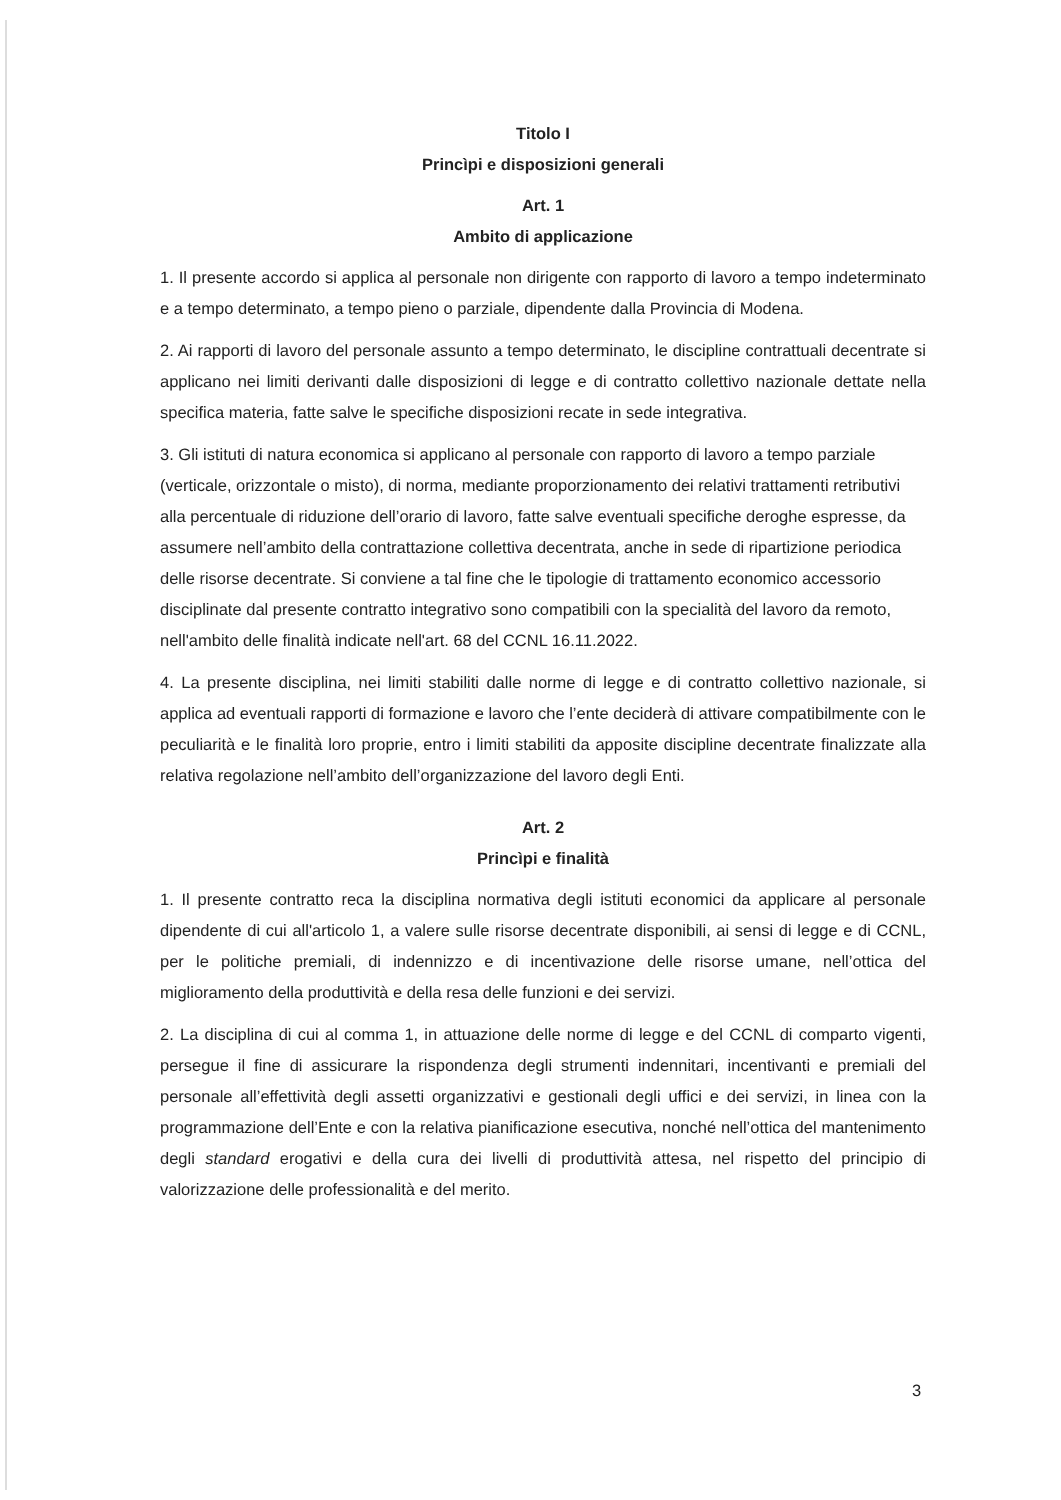Titolo I
Princìpi e disposizioni generali
Art. 1
Ambito di applicazione
1. Il presente accordo si applica al personale non dirigente con rapporto di lavoro a tempo indeterminato e a tempo determinato, a tempo pieno o parziale, dipendente dalla Provincia di Modena.
2. Ai rapporti di lavoro del personale assunto a tempo determinato, le discipline contrattuali decentrate si applicano nei limiti derivanti dalle disposizioni di legge e di contratto collettivo nazionale dettate nella specifica materia, fatte salve le specifiche disposizioni recate in sede integrativa.
3. Gli istituti di natura economica si applicano al personale con rapporto di lavoro a tempo parziale (verticale, orizzontale o misto), di norma, mediante proporzionamento dei relativi trattamenti retributivi alla percentuale di riduzione dell’orario di lavoro, fatte salve eventuali specifiche deroghe espresse, da assumere nell’ambito della contrattazione collettiva decentrata, anche in sede di ripartizione periodica delle risorse decentrate. Si conviene a tal fine che le tipologie di trattamento economico accessorio disciplinate dal presente contratto integrativo sono compatibili con la specialità del lavoro da remoto, nell'ambito delle finalità indicate nell'art. 68 del CCNL 16.11.2022.
4. La presente disciplina, nei limiti stabiliti dalle norme di legge e di contratto collettivo nazionale, si applica ad eventuali rapporti di formazione e lavoro che l’ente deciderà di attivare compatibilmente con le peculiarità e le finalità loro proprie, entro i limiti stabiliti da apposite discipline decentrate finalizzate alla relativa regolazione nell’ambito dell’organizzazione del lavoro degli Enti.
Art. 2
Princìpi e finalità
1. Il presente contratto reca la disciplina normativa degli istituti economici da applicare al personale dipendente di cui all'articolo 1, a valere sulle risorse decentrate disponibili, ai sensi di legge e di CCNL, per le politiche premiali, di indennizzo e di incentivazione delle risorse umane, nell’ottica del miglioramento della produttività e della resa delle funzioni e dei servizi.
2. La disciplina di cui al comma 1, in attuazione delle norme di legge e del CCNL di comparto vigenti, persegue il fine di assicurare la rispondenza degli strumenti indennitari, incentivanti e premiali del personale all’effettività degli assetti organizzativi e gestionali degli uffici e dei servizi, in linea con la programmazione dell’Ente e con la relativa pianificazione esecutiva, nonché nell’ottica del mantenimento degli standard erogativi e della cura dei livelli di produttività attesa, nel rispetto del principio di valorizzazione delle professionalità e del merito.
3